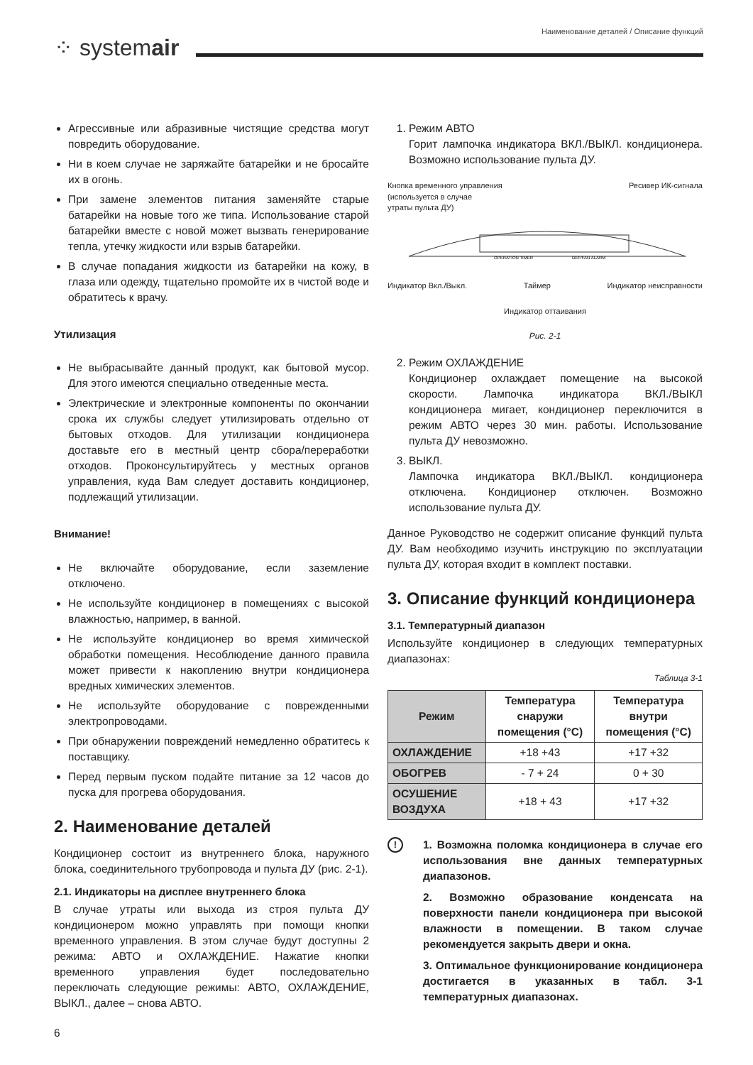⁘ systemair
Наименование деталей / Описание функций
Агрессивные или абразивные чистящие средства могут повредить оборудование.
Ни в коем случае не заряжайте батарейки и не бросайте их в огонь.
При замене элементов питания заменяйте старые батарейки на новые того же типа. Использование старой батарейки вместе с новой может вызвать генерирование тепла, утечку жидкости или взрыв батарейки.
В случае попадания жидкости из батарейки на кожу, в глаза или одежду, тщательно промойте их в чистой воде и обратитесь к врачу.
Утилизация
Не выбрасывайте данный продукт, как бытовой мусор. Для этого имеются специально отведенные места.
Электрические и электронные компоненты по окончании срока их службы следует утилизировать отдельно от бытовых отходов. Для утилизации кондиционера доставьте его в местный центр сбора/переработки отходов. Проконсультируйтесь у местных органов управления, куда Вам следует доставить кондиционер, подлежащий утилизации.
Внимание!
Не включайте оборудование, если заземление отключено.
Не используйте кондиционер в помещениях с высокой влажностью, например, в ванной.
Не используйте кондиционер во время химической обработки помещения. Несоблюдение данного правила может привести к накоплению внутри кондиционера вредных химических элементов.
Не используйте оборудование с поврежденными электропроводами.
При обнаружении повреждений немедленно обратитесь к поставщику.
Перед первым пуском подайте питание за 12 часов до пуска для прогрева оборудования.
2. Наименование деталей
Кондиционер состоит из внутреннего блока, наружного блока, соединительного трубопровода и пульта ДУ (рис. 2-1).
2.1. Индикаторы на дисплее внутреннего блока
В случае утраты или выхода из строя пульта ДУ кондиционером можно управлять при помощи кнопки временного управления. В этом случае будут доступны 2 режима: АВТО и ОХЛАЖДЕНИЕ. Нажатие кнопки временного управления будет последовательно переключать следующие режимы: АВТО, ОХЛАЖДЕНИЕ, ВЫКЛ., далее – снова АВТО.
6
1. Режим АВТО
Горит лампочка индикатора ВКЛ./ВЫКЛ. кондиционера. Возможно использование пульта ДУ.
Кнопка временного управления
(используется в случае
утраты пульта ДУ) Ресивер ИК-сигнала
OPERATION TIMER
DEF/FAN ALARM
Индикатор Вкл./Выкл. Таймер Индикатор неисправности
Индикатор оттаивания
Рис. 2-1
2. Режим ОХЛАЖДЕНИЕ
Кондиционер охлаждает помещение на высокой скорости. Лампочка индикатора ВКЛ./ВЫКЛ кондиционера мигает, кондиционер переключится в режим АВТО через 30 мин. работы. Использование пульта ДУ невозможно.
3. ВЫКЛ.
Лампочка индикатора ВКЛ./ВЫКЛ. кондиционера отключена. Кондиционер отключен. Возможно использование пульта ДУ.
Данное Руководство не содержит описание функций пульта ДУ. Вам необходимо изучить инструкцию по эксплуатации пульта ДУ, которая входит в комплект поставки.
3. Описание функций кондиционера
3.1. Температурный диапазон
Используйте кондиционер в следующих температурных диапазонах:
Таблица 3-1
| Режим | Температура снаружи помещения (°C) | Температура внутри помещения (°C) |
| --- | --- | --- |
| ОХЛАЖДЕНИЕ | +18 +43 | +17 +32 |
| ОБОГРЕВ | - 7 + 24 | 0 + 30 |
| ОСУШЕНИЕ ВОЗДУХА | +18 + 43 | +17 +32 |
!
1. Возможна поломка кондиционера в случае его использования вне данных температурных диапазонов.
2. Возможно образование конденсата на поверхности панели кондиционера при высокой влажности в помещении. В таком случае рекомендуется закрыть двери и окна.
3. Оптимальное функционирование кондиционера достигается в указанных в табл. 3-1 температурных диапазонах.